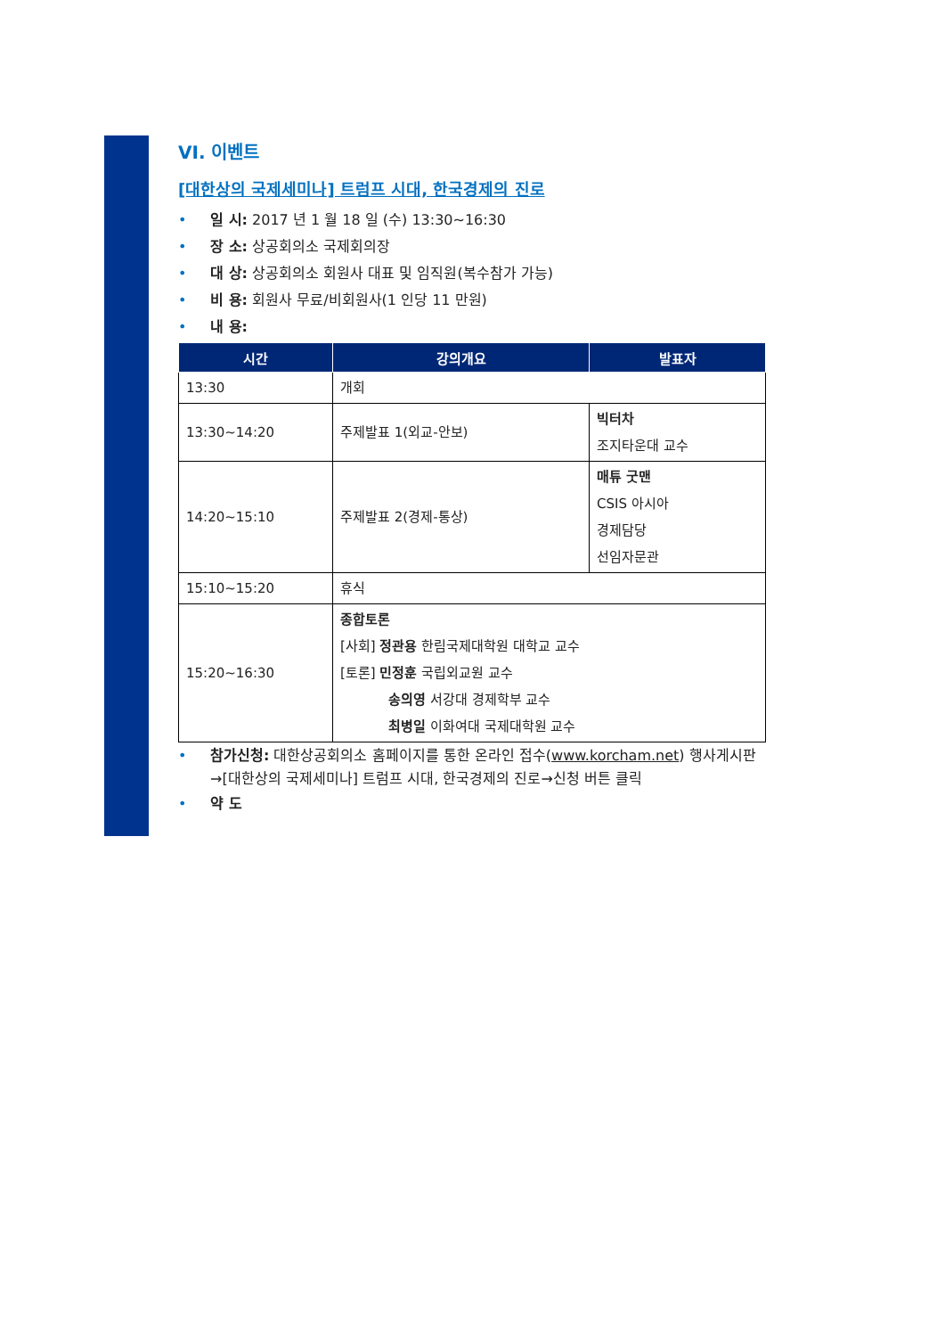VI. 이벤트
[대한상의 국제세미나] 트럼프 시대, 한국경제의 진로
• 일 시: 2017 년 1 월 18 일 (수) 13:30~16:30
• 장 소: 상공회의소 국제회의장
• 대 상: 상공회의소 회원사 대표 및 임직원(복수참가 가능)
• 비 용: 회원사 무료/비회원사(1 인당 11 만원)
• 내 용:
| 시간 | 강의개요 | 발표자 |
| --- | --- | --- |
| 13:30 | 개회 | |
| 13:30~14:20 | 주제발표 1(외교-안보) | 빅터차 조지타운대 교수 |
| 14:20~15:10 | 주제발표 2(경제-통상) | 매튜 굿맨 CSIS 아시아 경제담당 선임자문관 |
| 15:10~15:20 | 휴식 | |
| 15:20~16:30 | 종합토론 [사회] 정관용 한림국제대학원 대학교 교수 [토론] 민정훈 국립외교원 교수 송의영 서강대 경제학부 교수 최병일 이화여대 국제대학원 교수 | |
• 참가신청: 대한상공회의소 홈페이지를 통한 온라인 접수(www.korcham.net) 행사게시판→[대한상의 국제세미나] 트럼프 시대, 한국경제의 진로→신청 버튼 클릭
• 약 도